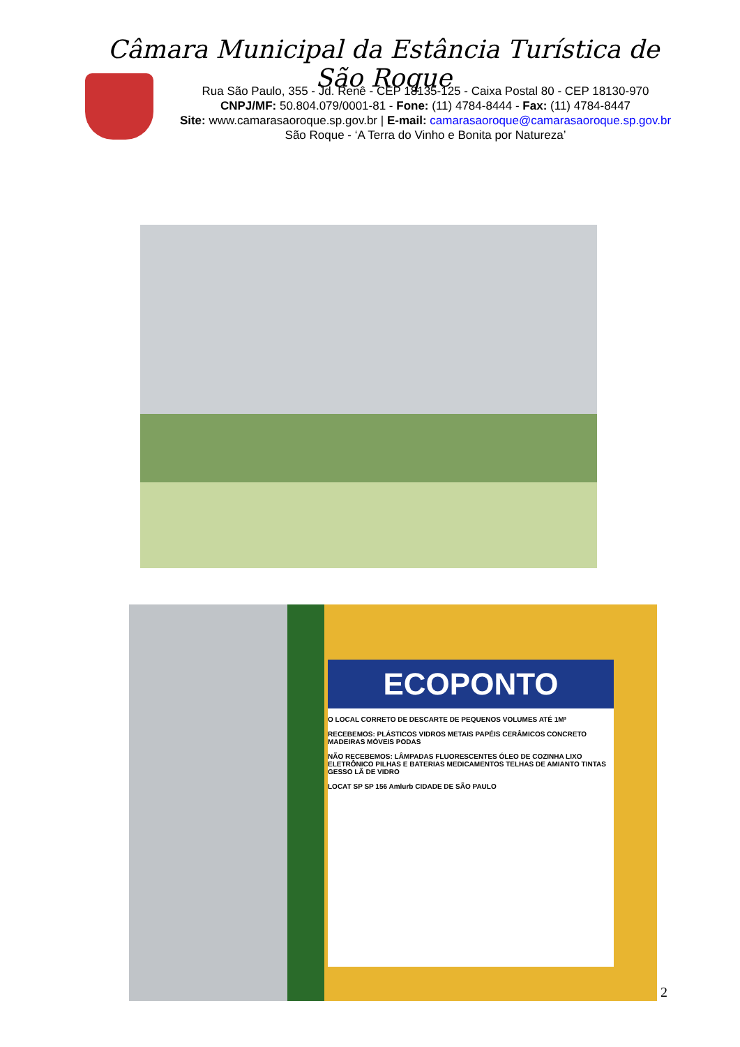Câmara Municipal da Estância Turística de São Roque
Rua São Paulo, 355 - Jd. Renê - CEP 18135-125 - Caixa Postal 80 - CEP 18130-970
CNPJ/MF: 50.804.079/0001-81 - Fone: (11) 4784-8444 - Fax: (11) 4784-8447
Site: www.camarasaoroque.sp.gov.br | E-mail: camarasaoroque@camarasaoroque.sp.gov.br
São Roque - ‘A Terra do Vinho e Bonita por Natureza’
ECOPONTO
O LOCAL CORRETO DE DESCARTE DE PEQUENOS VOLUMES ATÉ 1M³
RECEBEMOS: PLÁSTICOS VIDROS METAIS PAPÉIS CERÂMICOS CONCRETO MADEIRAS MÓVEIS PODAS
NÃO RECEBEMOS: LÂMPADAS FLUORESCENTES ÓLEO DE COZINHA LIXO ELETRÔNICO PILHAS E BATERIAS MEDICAMENTOS TELHAS DE AMIANTO TINTAS GESSO LÃ DE VIDRO
LOCAT SP SP 156 Amlurb CIDADE DE SÃO PAULO
2